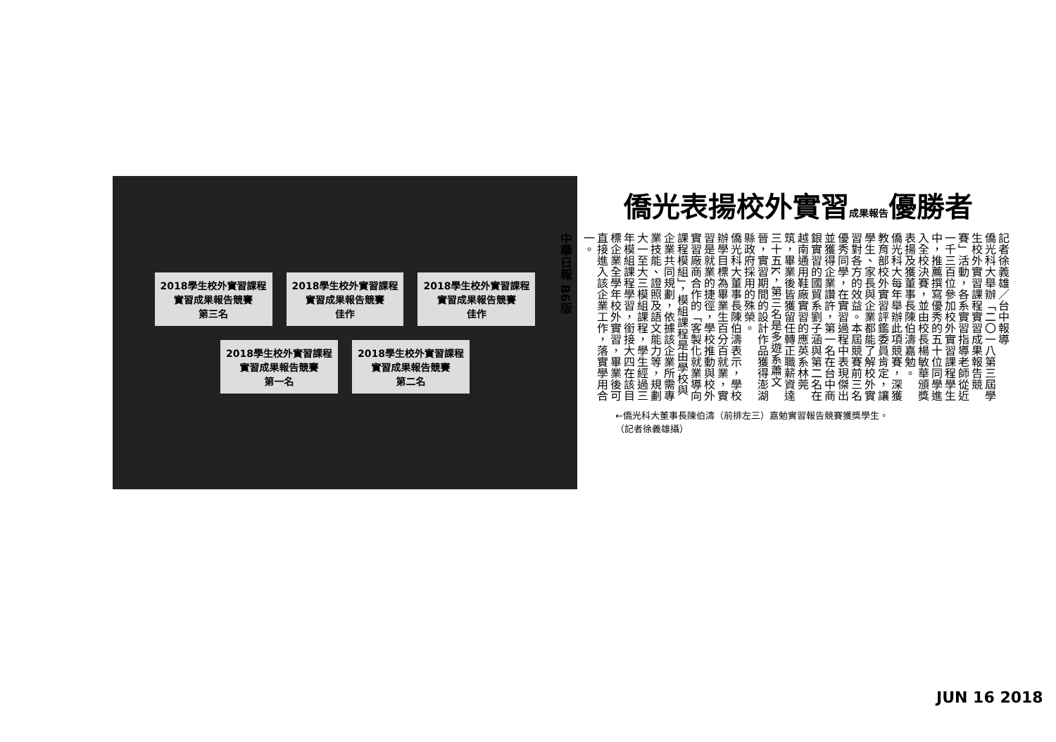2018學生校外實習課程
實習成果報告競賽
第三名
2018學生校外實習課程
實習成果報告競賽
佳作
2018學生校外實習課程
實習成果報告競賽
佳作
2018學生校外實習課程
實習成果報告競賽
第一名
2018學生校外實習課程
實習成果報告競賽
第二名
僑光表揚校外實習成果報告優勝者
記者徐義雄／台中報導
僑光科大舉辦「二〇一八第三屆學生校外實習課程實習成果報告競賽」活動，各系實習指導老師從近一千三百位參加校外實習課程學生中，推薦撰寫優秀的五十位同學進入全校決賽，並由校長楊敏華頒獎表揚及獲董事長陳伯濤嘉勉。
僑光科大每年舉辦此項競賽，深獲教育部校外實習評鑑委員肯定，讓學生、家長與企業都能了解校外實習對各方的效益。本屆競賽前三名優秀同學，在實習過程中表現傑出並獲得企業讚許，第一名在台中商銀實習的國貿系劉子涵與第二名在越南通用鞋廠實習的應英系林莞筑，畢業後皆獲留任轉正職薪資達三十五K，第三名是多遊系蕭文晉，實習期間的設計作品獲得澎湖縣政府採用的殊榮。
僑光科大董事長陳伯濤表示，學校辦學目標為畢業生百分百就業，實習是就業的捷徑，學校推動與校外實習廠商合作的「客製化就業導向課程模組」，模組課程是由學校與企業共同規劃，依據該企業所需專業技能、證照及語文能力等，規劃大一至大三模組課程，學生經過三年模組課程學習，銜接大四在該目標企業全學年校外實習，畢業後可直接進入該企業工作，落實學用合一。
中華日報 B6版
←僑光科大董事長陳伯濤（前排左三）嘉勉實習報告競賽獲獎學生。
（記者徐義雄攝）
JUN 16 2018